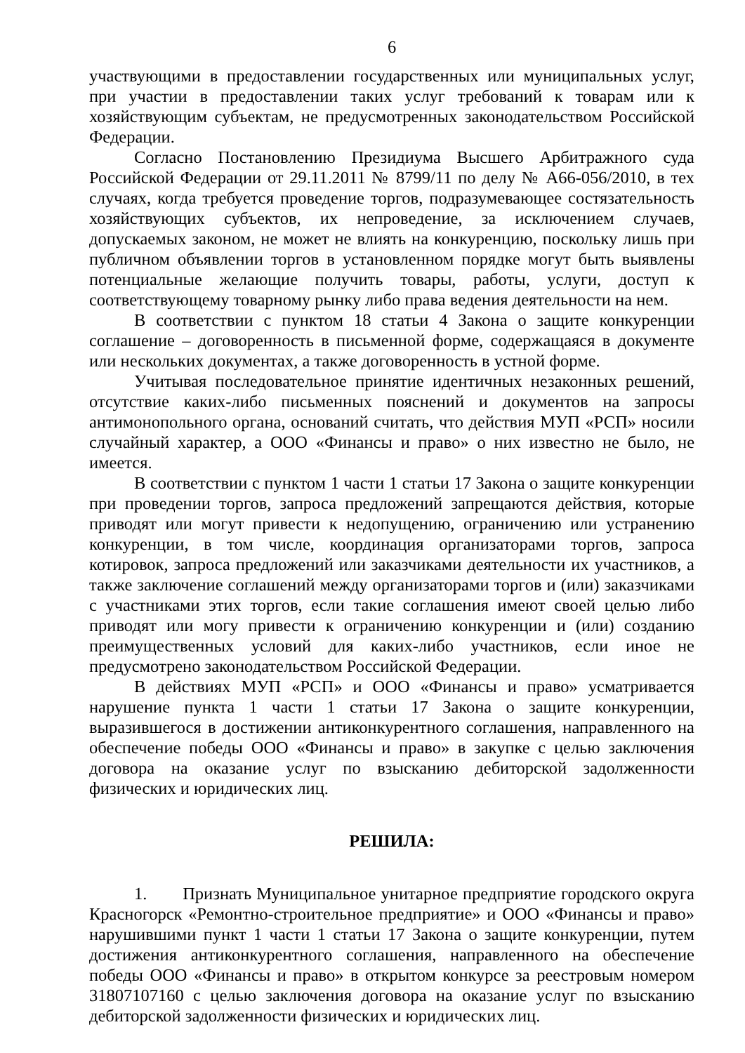6
участвующими в предоставлении государственных или муниципальных услуг, при участии в предоставлении таких услуг требований к товарам или к хозяйствующим субъектам, не предусмотренных законодательством Российской Федерации.
Согласно Постановлению Президиума Высшего Арбитражного суда Российской Федерации от 29.11.2011 № 8799/11 по делу № А66-056/2010, в тех случаях, когда требуется проведение торгов, подразумевающее состязательность хозяйствующих субъектов, их непроведение, за исключением случаев, допускаемых законом, не может не влиять на конкуренцию, поскольку лишь при публичном объявлении торгов в установленном порядке могут быть выявлены потенциальные желающие получить товары, работы, услуги, доступ к соответствующему товарному рынку либо права ведения деятельности на нем.
В соответствии с пунктом 18 статьи 4 Закона о защите конкуренции соглашение – договоренность в письменной форме, содержащаяся в документе или нескольких документах, а также договоренность в устной форме.
Учитывая последовательное принятие идентичных незаконных решений, отсутствие каких-либо письменных пояснений и документов на запросы антимонопольного органа, оснований считать, что действия МУП «РСП» носили случайный характер, а ООО «Финансы и право» о них известно не было, не имеется.
В соответствии с пунктом 1 части 1 статьи 17 Закона о защите конкуренции при проведении торгов, запроса предложений запрещаются действия, которые приводят или могут привести к недопущению, ограничению или устранению конкуренции, в том числе, координация организаторами торгов, запроса котировок, запроса предложений или заказчиками деятельности их участников, а также заключение соглашений между организаторами торгов и (или) заказчиками с участниками этих торгов, если такие соглашения имеют своей целью либо приводят или могу привести к ограничению конкуренции и (или) созданию преимущественных условий для каких-либо участников, если иное не предусмотрено законодательством Российской Федерации.
В действиях МУП «РСП» и ООО «Финансы и право» усматривается нарушение пункта 1 части 1 статьи 17 Закона о защите конкуренции, выразившегося в достижении антиконкурентного соглашения, направленного на обеспечение победы ООО «Финансы и право» в закупке с целью заключения договора на оказание услуг по взысканию дебиторской задолженности физических и юридических лиц.
РЕШИЛА:
1. Признать Муниципальное унитарное предприятие городского округа Красногорск «Ремонтно-строительное предприятие» и ООО «Финансы и право» нарушившими пункт 1 части 1 статьи 17 Закона о защите конкуренции, путем достижения антиконкурентного соглашения, направленного на обеспечение победы ООО «Финансы и право» в открытом конкурсе за реестровым номером 31807107160 с целью заключения договора на оказание услуг по взысканию дебиторской задолженности физических и юридических лиц.